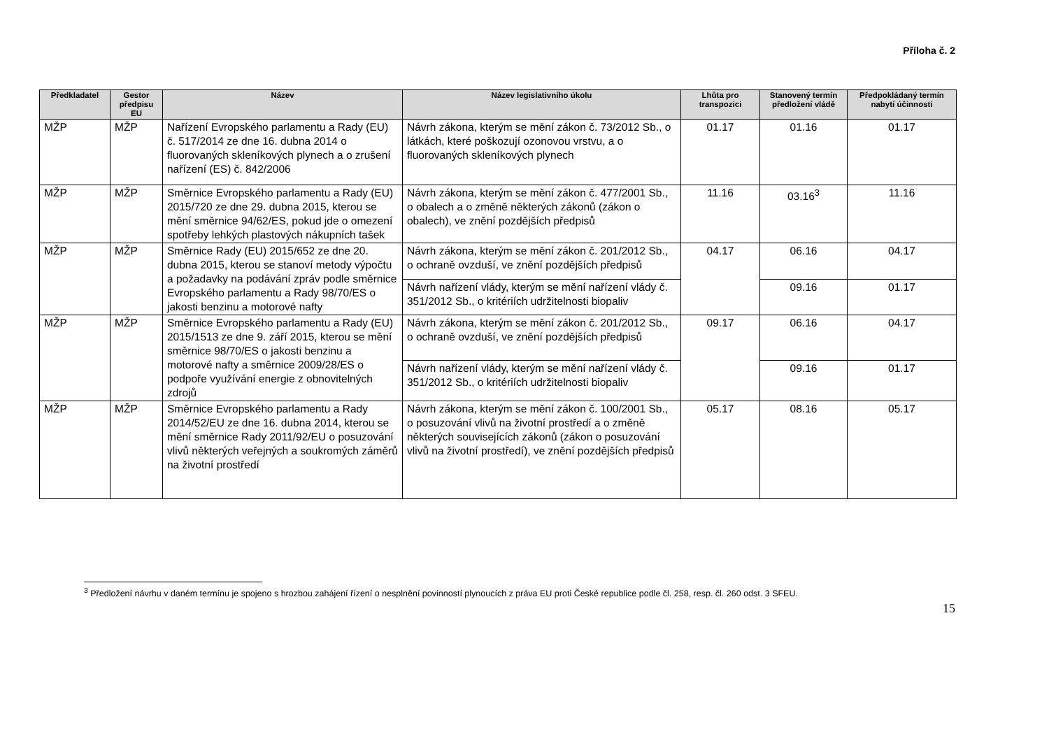Příloha č. 2
| Předkladatel | Gestor předpisu EU | Název | Název legislativního úkolu | Lhůta pro transpozici | Stanovený termín předložení vládě | Předpokládaný termín nabytí účinnosti |
| --- | --- | --- | --- | --- | --- | --- |
| MŽP | MŽP | Nařízení Evropského parlamentu a Rady (EU) č. 517/2014 ze dne 16. dubna 2014 o fluorovaných skleníkových plynech a o zrušení nařízení (ES) č. 842/2006 | Návrh zákona, kterým se mění zákon č. 73/2012 Sb., o látkách, které poškozují ozonovou vrstvu, a o fluorovaných skleníkových plynech | 01.17 | 01.16 | 01.17 |
| MŽP | MŽP | Směrnice Evropského parlamentu a Rady (EU) 2015/720 ze dne 29. dubna 2015, kterou se mění směrnice 94/62/ES, pokud jde o omezení spotřeby lehkých plastových nákupních tašek | Návrh zákona, kterým se mění zákon č. 477/2001 Sb., o obalech a o změně některých zákonů (zákon o obalech), ve znění pozdějších předpisů | 11.16 | 03.16<sup>3</sup> | 11.16 |
| MŽP | MŽP | Směrnice Rady (EU) 2015/652 ze dne 20. dubna 2015, kterou se stanoví metody výpočtu a požadavky na podávání zpráv podle směrnice Evropského parlamentu a Rady 98/70/ES o jakosti benzinu a motorové nafty | Návrh zákona, kterým se mění zákon č. 201/2012 Sb., o ochraně ovzduší, ve znění pozdějších předpisů | 04.17 | 06.16 | 04.17 |
| | | | Návrh nařízení vlády, kterým se mění nařízení vlády č. 351/2012 Sb., o kritériích udržitelnosti biopaliv | | 09.16 | 01.17 |
| MŽP | MŽP | Směrnice Evropského parlamentu a Rady (EU) 2015/1513 ze dne 9. září 2015, kterou se mění směrnice 98/70/ES o jakosti benzinu a motorové nafty a směrnice 2009/28/ES o podpoře využívání energie z obnovitelných zdrojů | Návrh zákona, kterým se mění zákon č. 201/2012 Sb., o ochraně ovzduší, ve znění pozdějších předpisů | 09.17 | 06.16 | 04.17 |
| | | | Návrh nařízení vlády, kterým se mění nařízení vlády č. 351/2012 Sb., o kritériích udržitelnosti biopaliv | | 09.16 | 01.17 |
| MŽP | MŽP | Směrnice Evropského parlamentu a Rady 2014/52/EU ze dne 16. dubna 2014, kterou se mění směrnice Rady 2011/92/EU o posuzování vlivů některých veřejných a soukromých záměrů na životní prostředí | Návrh zákona, kterým se mění zákon č. 100/2001 Sb., o posuzování vlivů na životní prostředí a o změně některých souvisejících zákonů (zákon o posuzování vlivů na životní prostředí), ve znění pozdějších předpisů | 05.17 | 08.16 | 05.17 |
<sup>3</sup> Předložení návrhu v daném termínu je spojeno s hrozbou zahájení řízení o nesplnění povinností plynoucích z práva EU proti České republice podle čl. 258, resp. čl. 260 odst. 3 SFEU.
15